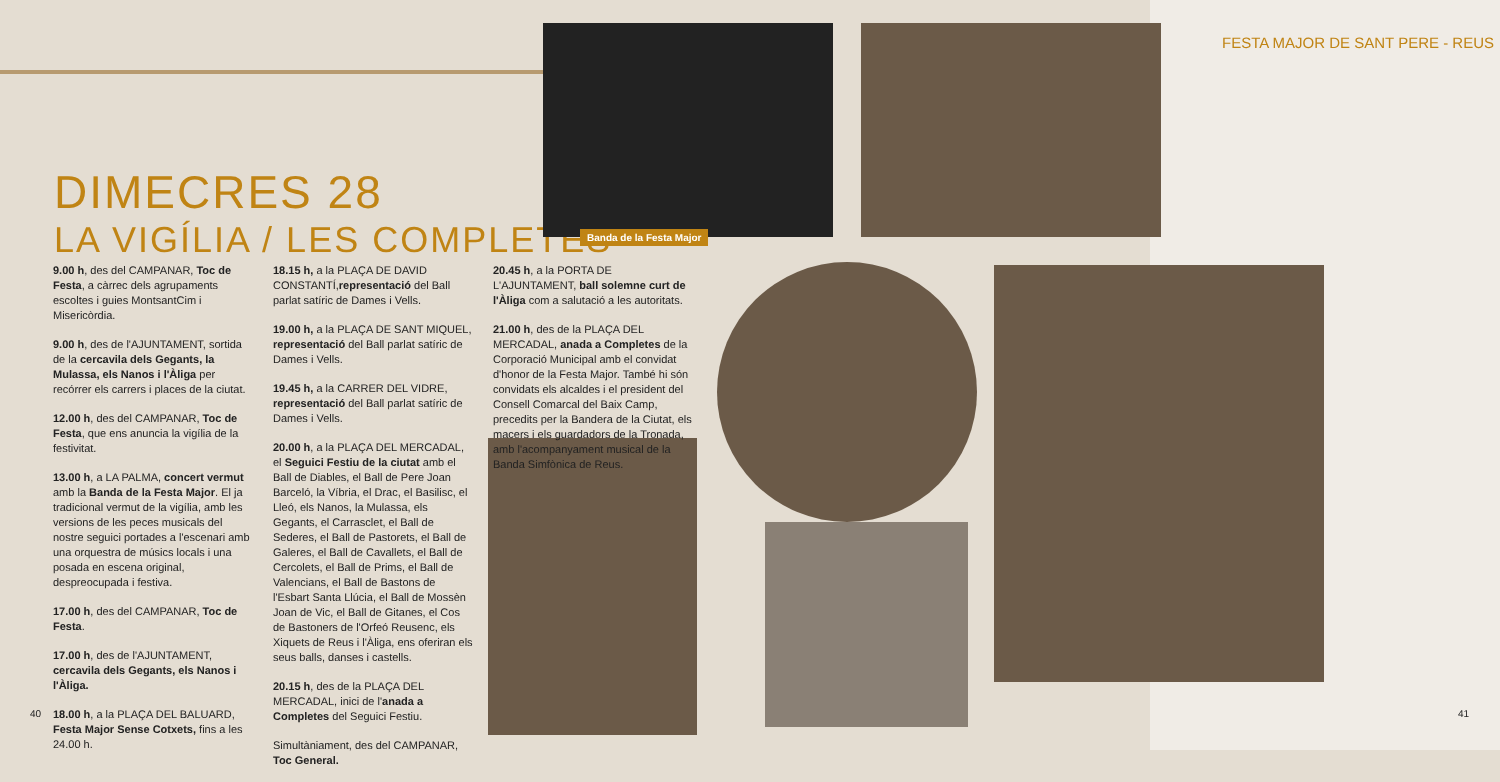FESTA MAJOR DE SANT PERE - REUS
DIMECRES 28
LA VIGÍLIA / LES COMPLETES
Banda de la Festa Major
9.00 h, des del CAMPANAR, Toc de Festa, a càrrec dels agrupaments escoltes i guies MontsantCim i Misericòrdia.
9.00 h, des de l'AJUNTAMENT, sortida de la cercavila dels Gegants, la Mulassa, els Nanos i l'Àliga per recórrer els carrers i places de la ciutat.
12.00 h, des del CAMPANAR, Toc de Festa, que ens anuncia la vigília de la festivitat.
13.00 h, a LA PALMA, concert vermut amb la Banda de la Festa Major. El ja tradicional vermut de la vigília, amb les versions de les peces musicals del nostre seguici portades a l'escenari amb una orquestra de músics locals i una posada en escena original, despreocupada i festiva.
17.00 h, des del CAMPANAR, Toc de Festa.
17.00 h, des de l'AJUNTAMENT, cercavila dels Gegants, els Nanos i l'Àliga.
18.00 h, a la PLAÇA DEL BALUARD, Festa Major Sense Cotxets, fins a les 24.00 h.
18.15 h, a la PLAÇA DE DAVID CONSTANTÍ,representació del Ball parlat satíric de Dames i Vells.
19.00 h, a la PLAÇA DE SANT MIQUEL, representació del Ball parlat satíric de Dames i Vells.
19.45 h, a la CARRER DEL VIDRE, representació del Ball parlat satíric de Dames i Vells.
20.00 h, a la PLAÇA DEL MERCADAL, el Seguici Festiu de la ciutat amb el Ball de Diables, el Ball de Pere Joan Barceló, la Víbria, el Drac, el Basilisc, el Lleó, els Nanos, la Mulassa, els Gegants, el Carrasclet, el Ball de Sederes, el Ball de Pastorets, el Ball de Galeres, el Ball de Cavallets, el Ball de Cercolets, el Ball de Prims, el Ball de Valencians, el Ball de Bastons de l'Esbart Santa Llúcia, el Ball de Mossèn Joan de Vic, el Ball de Gitanes, el Cos de Bastoners de l'Orfeó Reusenc, els Xiquets de Reus i l'Àliga, ens oferiran els seus balls, danses i castells.
20.15 h, des de la PLAÇA DEL MERCADAL, inici de l'anada a Completes del Seguici Festiu.
Simultàniament, des del CAMPANAR, Toc General.
20.45 h, a la PORTA DE L'AJUNTAMENT, ball solemne curt de l'Àliga com a salutació a les autoritats.
21.00 h, des de la PLAÇA DEL MERCADAL, anada a Completes de la Corporació Municipal amb el convidat d'honor de la Festa Major. També hi són convidats els alcaldes i el president del Consell Comarcal del Baix Camp, precedits per la Bandera de la Ciutat, els macers i els guardadors de la Tronada, amb l'acompanyament musical de la Banda Simfònica de Reus.
40 41